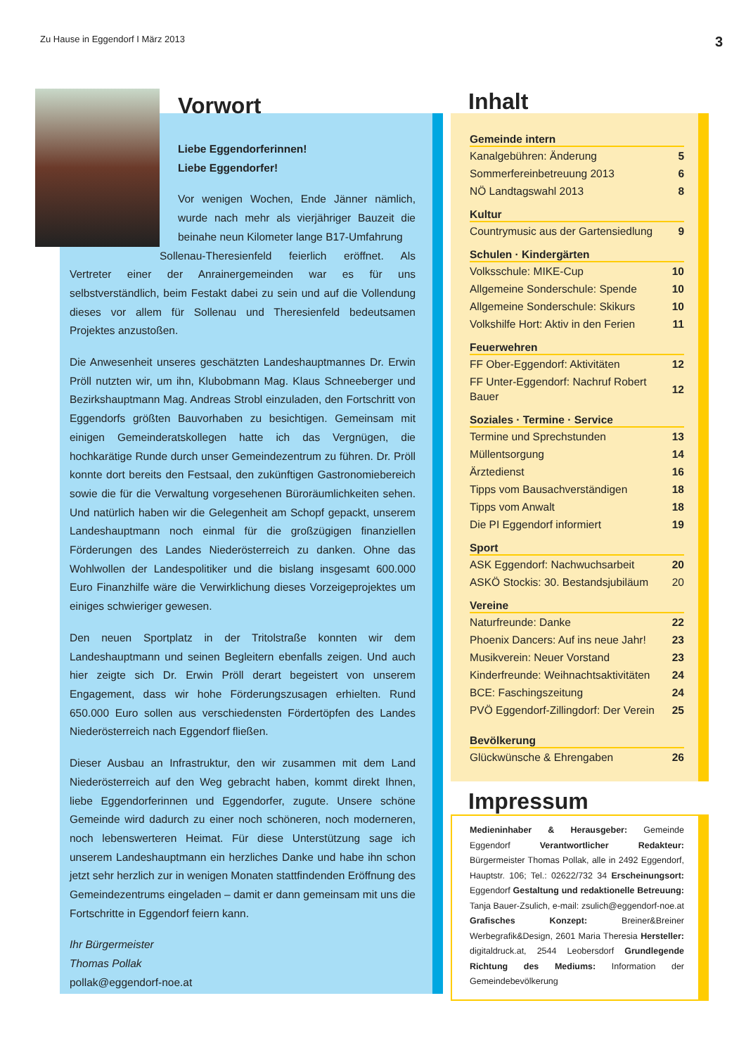Zu Hause in Eggendorf I März 2013 3
Vorwort
Liebe Eggendorferinnen!
Liebe Eggendorfer!
Vor wenigen Wochen, Ende Jänner nämlich, wurde nach mehr als vierjähriger Bauzeit die beinahe neun Kilometer lange B17-Umfahrung
Sollenau-Theresienfeld feierlich eröffnet. Als Vertreter einer der Anrainergemeinden war es für uns selbstverständlich, beim Festakt dabei zu sein und auf die Vollendung dieses vor allem für Sollenau und Theresienfeld bedeutsamen Projektes anzustoßen.
Die Anwesenheit unseres geschätzten Landeshauptmannes Dr. Erwin Pröll nutzten wir, um ihn, Klubobmann Mag. Klaus Schneeberger und Bezirkshauptmann Mag. Andreas Strobl einzuladen, den Fortschritt von Eggendorfs größten Bauvorhaben zu besichtigen. Gemeinsam mit einigen Gemeinderatskollegen hatte ich das Vergnügen, die hochkarätige Runde durch unser Gemeindezentrum zu führen. Dr. Pröll konnte dort bereits den Festsaal, den zukünftigen Gastronomiebereich sowie die für die Verwaltung vorgesehenen Büroräumlichkeiten sehen. Und natürlich haben wir die Gelegenheit am Schopf gepackt, unserem Landeshauptmann noch einmal für die großzügigen finanziellen Förderungen des Landes Niederösterreich zu danken. Ohne das Wohlwollen der Landespolitiker und die bislang insgesamt 600.000 Euro Finanzhilfe wäre die Verwirklichung dieses Vorzeigeprojektes um einiges schwieriger gewesen.
Den neuen Sportplatz in der Tritolstraße konnten wir dem Landeshauptmann und seinen Begleitern ebenfalls zeigen. Und auch hier zeigte sich Dr. Erwin Pröll derart begeistert von unserem Engagement, dass wir hohe Förderungszusagen erhielten. Rund 650.000 Euro sollen aus verschiedensten Fördertöpfen des Landes Niederösterreich nach Eggendorf fließen.
Dieser Ausbau an Infrastruktur, den wir zusammen mit dem Land Niederösterreich auf den Weg gebracht haben, kommt direkt Ihnen, liebe Eggendorferinnen und Eggendorfer, zugute. Unsere schöne Gemeinde wird dadurch zu einer noch schöneren, noch moderneren, noch lebenswerteren Heimat. Für diese Unterstützung sage ich unserem Landeshauptmann ein herzliches Danke und habe ihn schon jetzt sehr herzlich zur in wenigen Monaten stattfindenden Eröffnung des Gemeindezentrums eingeladen – damit er dann gemeinsam mit uns die Fortschritte in Eggendorf feiern kann.
Ihr Bürgermeister
Thomas Pollak
pollak@eggendorf-noe.at
Inhalt
Gemeinde intern
| Kanalgebühren: Änderung | 5 |
| Sommerfereinbetreuung 2013 | 6 |
| NÖ Landtagswahl 2013 | 8 |
Kultur
| Countrymusic aus der Gartensiedlung | 9 |
Schulen · Kindergärten
| Volksschule: MIKE-Cup | 10 |
| Allgemeine Sonderschule: Spende | 10 |
| Allgemeine Sonderschule: Skikurs | 10 |
| Volkshilfe Hort: Aktiv in den Ferien | 11 |
Feuerwehren
| FF Ober-Eggendorf: Aktivitäten | 12 |
| FF Unter-Eggendorf: Nachruf Robert Bauer | 12 |
Soziales · Termine · Service
| Termine und Sprechstunden | 13 |
| Müllentsorgung | 14 |
| Ärztedienst | 16 |
| Tipps vom Bausachverständigen | 18 |
| Tipps vom Anwalt | 18 |
| Die PI Eggendorf informiert | 19 |
Sport
| ASK Eggendorf: Nachwuchsarbeit | 20 |
| ASKÖ Stockis: 30. Bestandsjubiläum | 20 |
Vereine
| Naturfreunde: Danke | 22 |
| Phoenix Dancers: Auf ins neue Jahr! | 23 |
| Musikverein: Neuer Vorstand | 23 |
| Kinderfreunde: Weihnachtsaktivitäten | 24 |
| BCE: Faschingszeitung | 24 |
| PVÖ Eggendorf-Zillingdorf: Der Verein | 25 |
Bevölkerung
| Glückwünsche & Ehrengaben | 26 |
Impressum
Medieninhaber & Herausgeber: Gemeinde Eggendorf Verantwortlicher Redakteur: Bürgermeister Thomas Pollak, alle in 2492 Eggendorf, Hauptstr. 106; Tel.: 02622/732 34 Erscheinungsort: Eggendorf Gestaltung und redaktionelle Betreuung: Tanja Bauer-Zsulich, e-mail: zsulich@eggendorf-noe.at Grafisches Konzept: Breiner&Breiner Werbegrafik&Design, 2601 Maria Theresia Hersteller: digitaldruck.at, 2544 Leobersdorf Grundlegende Richtung des Mediums: Information der Gemeindebevölkerung